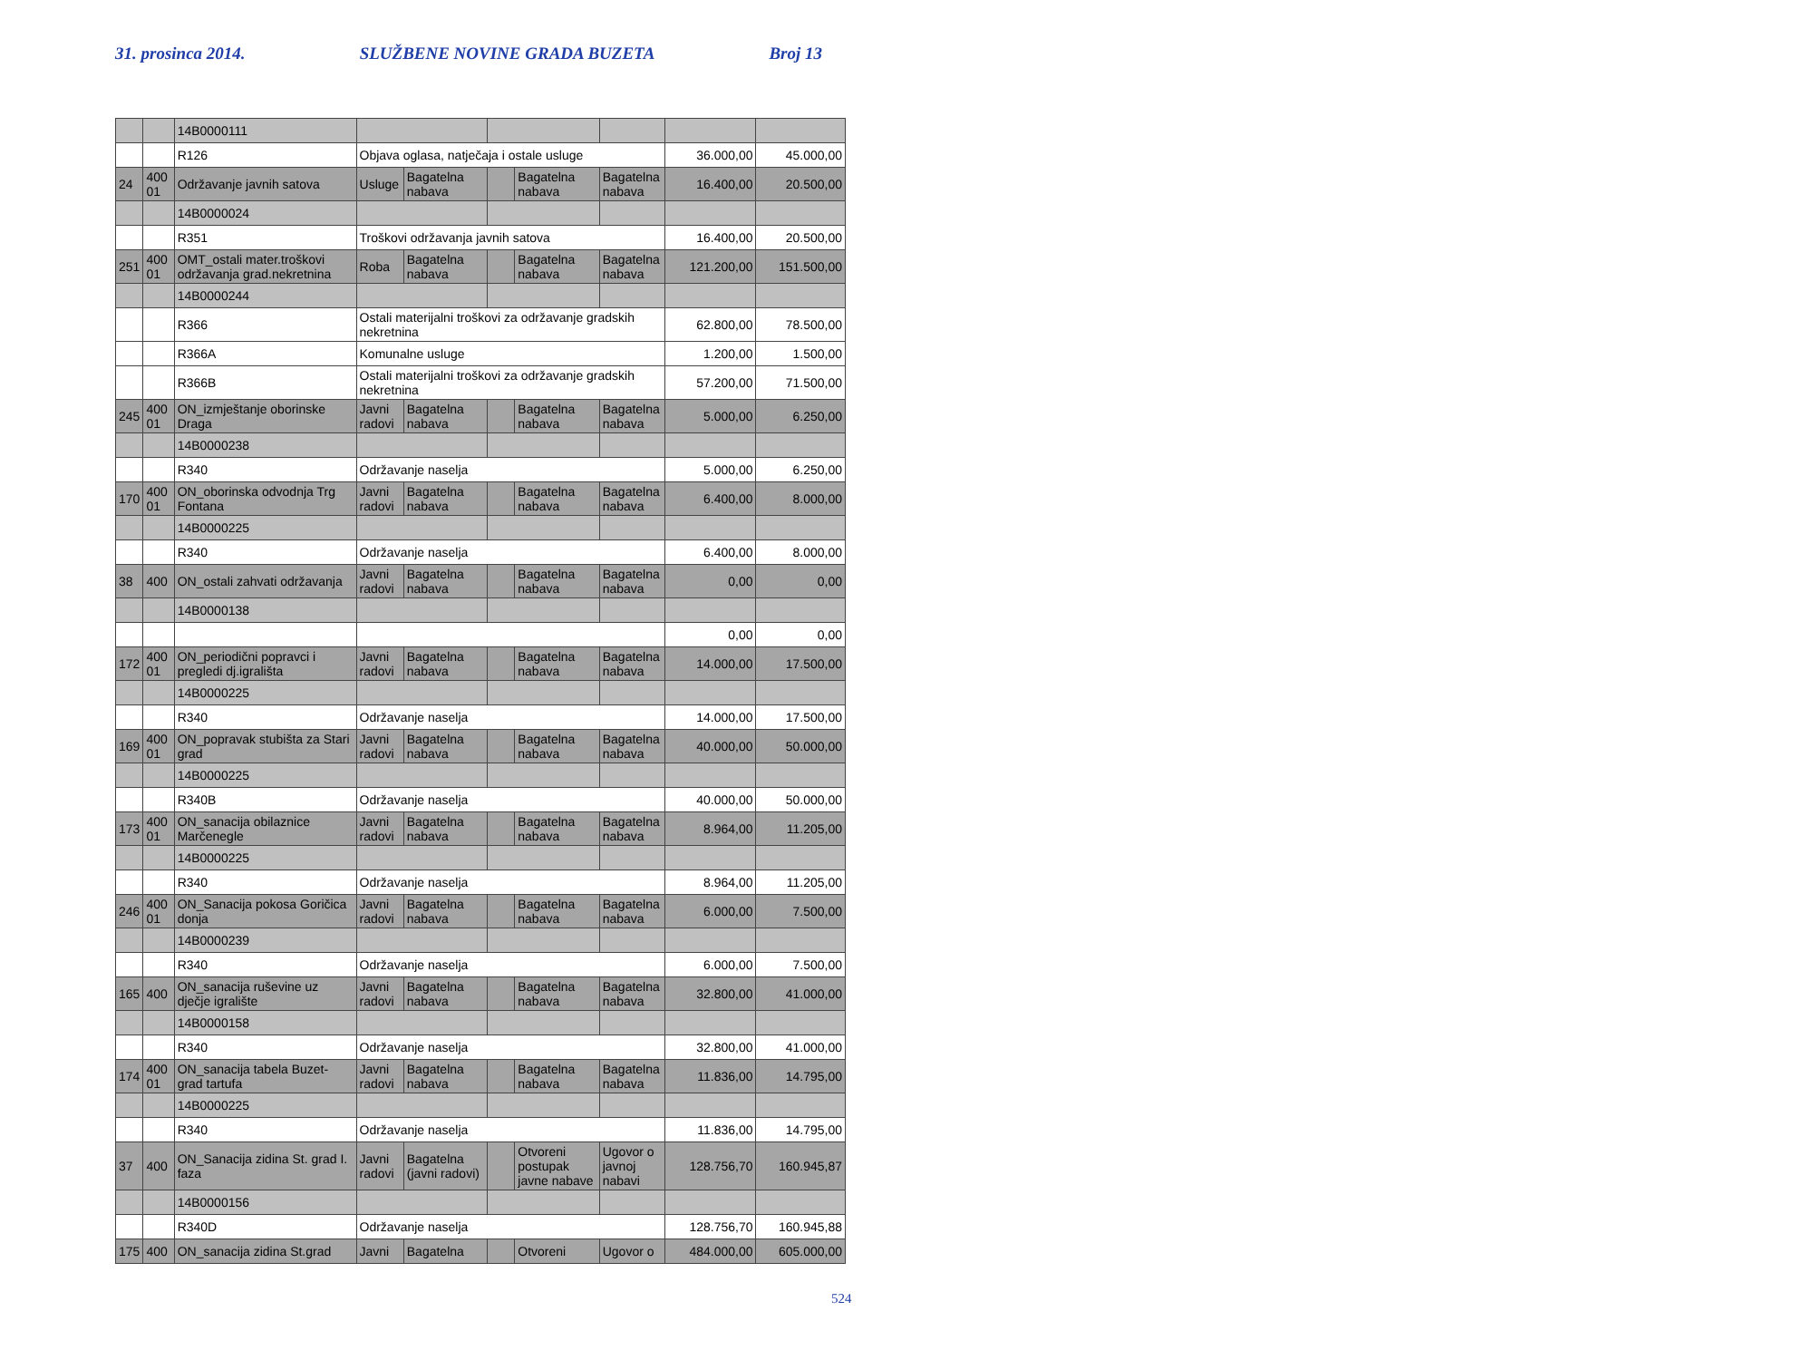31. prosinca 2014. SLUŽBENE NOVINE GRADA BUZETA Broj 13
| | | 14B0000111 | | | | | | | |
| | | R126 | Objava oglasa, natječaja i ostale usluge | | | | | 36.000,00 | 45.000,00 |
| 24 | 400 01 | Održavanje javnih satova | Usluge | Bagatelna nabava | | Bagatelna nabava | Bagatelna nabava | 16.400,00 | 20.500,00 |
| | | 14B0000024 | | | | | | | |
| | | R351 | Troškovi održavanja javnih satova | | | | | 16.400,00 | 20.500,00 |
| 251 | 400 01 | OMT_ostali mater.troškovi održavanja grad.nekretnina | Roba | Bagatelna nabava | | Bagatelna nabava | Bagatelna nabava | 121.200,00 | 151.500,00 |
| | | 14B0000244 | | | | | | | |
| | | R366 | Ostali materijalni troškovi za održavanje gradskih nekretnina | | | | | 62.800,00 | 78.500,00 |
| | | R366A | Komunalne usluge | | | | | 1.200,00 | 1.500,00 |
| | | R366B | Ostali materijalni troškovi za održavanje gradskih nekretnina | | | | | 57.200,00 | 71.500,00 |
| 245 | 400 01 | ON_izmještanje oborinske Draga | Javni radovi | Bagatelna nabava | | Bagatelna nabava | Bagatelna nabava | 5.000,00 | 6.250,00 |
| | | 14B0000238 | | | | | | | |
| | | R340 | Održavanje naselja | | | | | 5.000,00 | 6.250,00 |
| 170 | 400 01 | ON_oborinska odvodnja Trg Fontana | Javni radovi | Bagatelna nabava | | Bagatelna nabava | Bagatelna nabava | 6.400,00 | 8.000,00 |
| | | 14B0000225 | | | | | | | |
| | | R340 | Održavanje naselja | | | | | 6.400,00 | 8.000,00 |
| 38 | 400 | ON_ostali zahvati održavanja | Javni radovi | Bagatelna nabava | | Bagatelna nabava | Bagatelna nabava | 0,00 | 0,00 |
| | | 14B0000138 | | | | | | | |
| | | | | | | | | 0,00 | 0,00 |
| 172 | 400 01 | ON_periodični popravci i pregledi dj.igrališta | Javni radovi | Bagatelna nabava | | Bagatelna nabava | Bagatelna nabava | 14.000,00 | 17.500,00 |
| | | 14B0000225 | | | | | | | |
| | | R340 | Održavanje naselja | | | | | 14.000,00 | 17.500,00 |
| 169 | 400 01 | ON_popravak stubišta za Stari grad | Javni radovi | Bagatelna nabava | | Bagatelna nabava | Bagatelna nabava | 40.000,00 | 50.000,00 |
| | | 14B0000225 | | | | | | | |
| | | R340B | Održavanje naselja | | | | | 40.000,00 | 50.000,00 |
| 173 | 400 01 | ON_sanacija obilaznice Marčenegle | Javni radovi | Bagatelna nabava | | Bagatelna nabava | Bagatelna nabava | 8.964,00 | 11.205,00 |
| | | 14B0000225 | | | | | | | |
| | | R340 | Održavanje naselja | | | | | 8.964,00 | 11.205,00 |
| 246 | 400 01 | ON_Sanacija pokosa Goričica donja | Javni radovi | Bagatelna nabava | | Bagatelna nabava | Bagatelna nabava | 6.000,00 | 7.500,00 |
| | | 14B0000239 | | | | | | | |
| | | R340 | Održavanje naselja | | | | | 6.000,00 | 7.500,00 |
| 165 | 400 | ON_sanacija ruševine uz dječje igralište | Javni radovi | Bagatelna nabava | | Bagatelna nabava | Bagatelna nabava | 32.800,00 | 41.000,00 |
| | | 14B0000158 | | | | | | | |
| | | R340 | Održavanje naselja | | | | | 32.800,00 | 41.000,00 |
| 174 | 400 01 | ON_sanacija tabela Buzet-grad tartufa | Javni radovi | Bagatelna nabava | | Bagatelna nabava | Bagatelna nabava | 11.836,00 | 14.795,00 |
| | | 14B0000225 | | | | | | | |
| | | R340 | Održavanje naselja | | | | | 11.836,00 | 14.795,00 |
| 37 | 400 | ON_Sanacija zidina St. grad I. faza | Javni radovi | Bagatelna (javni radovi) | | Otvoreni postupak javne nabave | Ugovor o javnoj nabavi | 128.756,70 | 160.945,87 |
| | | 14B0000156 | | | | | | | |
| | | R340D | Održavanje naselja | | | | | 128.756,70 | 160.945,88 |
| 175 | 400 | ON_sanacija zidina St.grad | Javni | Bagatelna | | Otvoreni | Ugovor o | 484.000,00 | 605.000,00 |
524